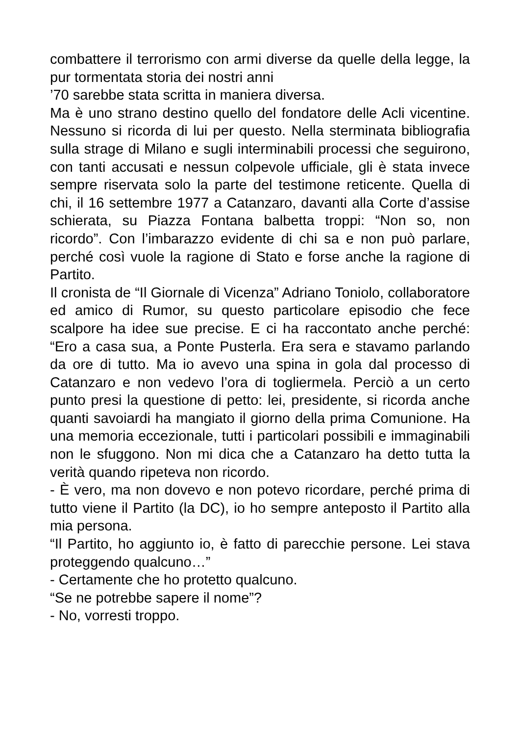combattere il terrorismo con armi diverse da quelle della legge, la pur tormentata storia dei nostri anni
’70 sarebbe stata scritta in maniera diversa.
Ma è uno strano destino quello del fondatore delle Acli vicentine. Nessuno si ricorda di lui per questo. Nella sterminata bibliografia sulla strage di Milano e sugli interminabili processi che seguirono, con tanti accusati e nessun colpevole ufficiale, gli è stata invece sempre riservata solo la parte del testimone reticente. Quella di chi, il 16 settembre 1977 a Catanzaro, davanti alla Corte d’assise schierata, su Piazza Fontana balbetta troppi: “Non so, non ricordo”. Con l’imbarazzo evidente di chi sa e non può parlare, perché così vuole la ragione di Stato e forse anche la ragione di Partito.
Il cronista de “Il Giornale di Vicenza” Adriano Toniolo, collaboratore ed amico di Rumor, su questo particolare episodio che fece scalpore ha idee sue precise. E ci ha raccontato anche perché: “Ero a casa sua, a Ponte Pusterla. Era sera e stavamo parlando da ore di tutto. Ma io avevo una spina in gola dal processo di Catanzaro e non vedevo l’ora di togliermela. Perciò a un certo punto presi la questione di petto: lei, presidente, si ricorda anche quanti savoiardi ha mangiato il giorno della prima Comunione. Ha una memoria eccezionale, tutti i particolari possibili e immaginabili non le sfuggono. Non mi dica che a Catanzaro ha detto tutta la verità quando ripeteva non ricordo.
- È vero, ma non dovevo e non potevo ricordare, perché prima di tutto viene il Partito (la DC), io ho sempre anteposto il Partito alla mia persona.
“Il Partito, ho aggiunto io, è fatto di parecchie persone. Lei stava proteggendo qualcuno…”
- Certamente che ho protetto qualcuno.
“Se ne potrebbe sapere il nome”?
- No, vorresti troppo.